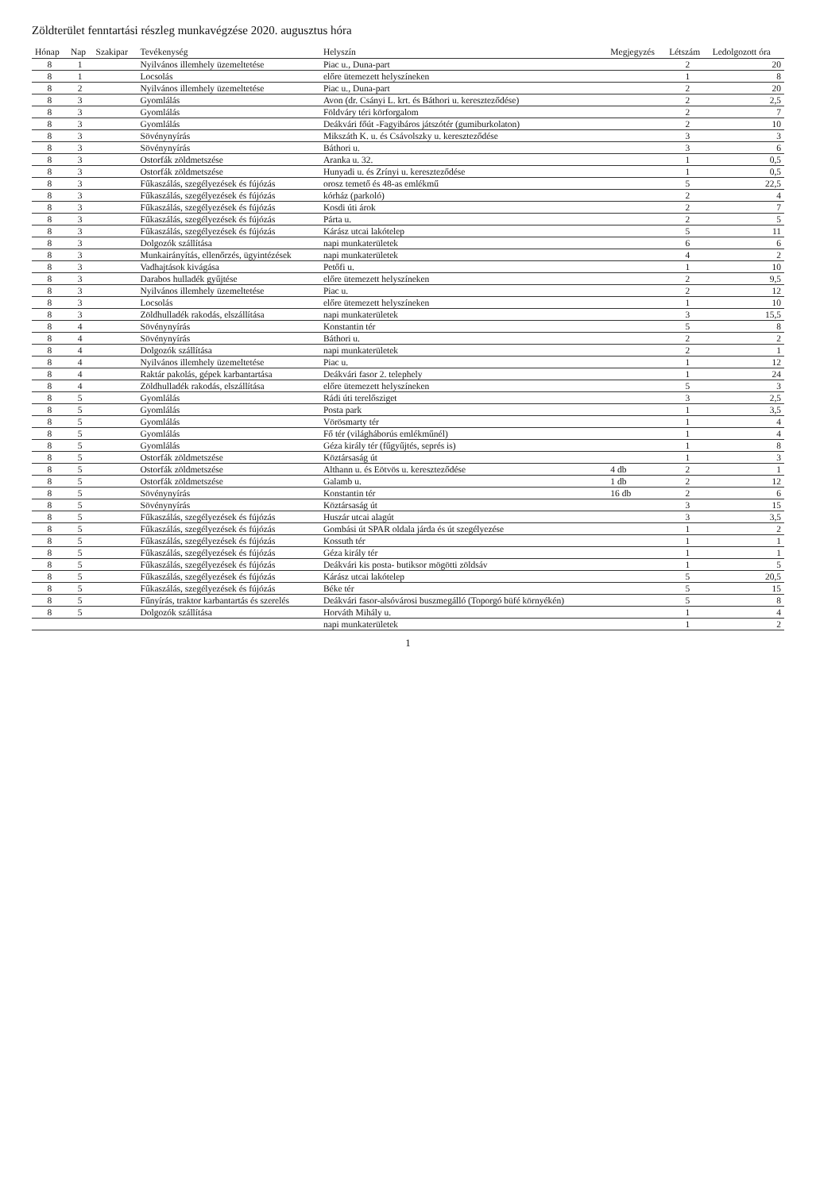Zöldterület fenntartási részleg munkavégzése 2020. augusztus hóra
| Hónap | Nap | Szakipar | Tevékenység | Helyszín | Megjegyzés | Létszám | Ledolgozott óra |
| --- | --- | --- | --- | --- | --- | --- | --- |
| 8 | 1 | | Nyilvános illemhely üzemeltetése | Piac u., Duna-part | | 2 | 20 |
| 8 | 1 | | Locsolás | előre ütemezett helyszíneken | | 1 | 8 |
| 8 | 2 | | Nyilvános illemhely üzemeltetése | Piac u., Duna-part | | 2 | 20 |
| 8 | 3 | | Gyomlálás | Avon (dr. Csányi L. krt. és Báthori u. kereszteződése) | | 2 | 2,5 |
| 8 | 3 | | Gyomlálás | Földváry téri körforgalom | | 2 | 7 |
| 8 | 3 | | Gyomlálás | Deákvári főút -Fagyibáros játszótér (gumiburkolaton) | | 2 | 10 |
| 8 | 3 | | Sövénynyírás | Mikszáth K. u. és Csávolszky u. kereszteződése | | 3 | 3 |
| 8 | 3 | | Sövénynyírás | Báthori u. | | 3 | 6 |
| 8 | 3 | | Ostorfák zöldmetszése | Aranka u. 32. | | 1 | 0,5 |
| 8 | 3 | | Ostorfák zöldmetszése | Hunyadi u. és Zrínyi u. kereszteződése | | 1 | 0,5 |
| 8 | 3 | | Fűkaszálás, szegélyezések és fújózás | orosz temető és 48-as emlékmű | | 5 | 22,5 |
| 8 | 3 | | Fűkaszálás, szegélyezések és fújózás | kórház (parkoló) | | 2 | 4 |
| 8 | 3 | | Fűkaszálás, szegélyezések és fújózás | Kosdi úti árok | | 2 | 7 |
| 8 | 3 | | Fűkaszálás, szegélyezések és fújózás | Párta u. | | 2 | 5 |
| 8 | 3 | | Fűkaszálás, szegélyezések és fújózás | Kárász utcai lakótelep | | 5 | 11 |
| 8 | 3 | | Dolgozók szállítása | napi munkaterületek | | 6 | 6 |
| 8 | 3 | | Munkairányítás, ellenőrzés, ügyintézések | napi munkaterületek | | 4 | 2 |
| 8 | 3 | | Vadhajtások kivágása | Petőfi u. | | 1 | 10 |
| 8 | 3 | | Darabos hulladék gyűjtése | előre ütemezett helyszíneken | | 2 | 9,5 |
| 8 | 3 | | Nyilvános illemhely üzemeltetése | Piac u. | | 2 | 12 |
| 8 | 3 | | Locsolás | előre ütemezett helyszíneken | | 1 | 10 |
| 8 | 3 | | Zöldhulladék rakodás, elszállítása | napi munkaterületek | | 3 | 15,5 |
| 8 | 4 | | Sövénynyírás | Konstantin tér | | 5 | 8 |
| 8 | 4 | | Sövénynyírás | Báthori u. | | 2 | 2 |
| 8 | 4 | | Dolgozók szállítása | napi munkaterületek | | 2 | 1 |
| 8 | 4 | | Nyilvános illemhely üzemeltetése | Piac u. | | 1 | 12 |
| 8 | 4 | | Raktár pakolás, gépek karbantartása | Deákvári fasor 2. telephely | | 1 | 24 |
| 8 | 4 | | Zöldhulladék rakodás, elszállítása | előre ütemezett helyszíneken | | 5 | 3 |
| 8 | 5 | | Gyomlálás | Rádi úti terelősziget | | 3 | 2,5 |
| 8 | 5 | | Gyomlálás | Posta park | | 1 | 3,5 |
| 8 | 5 | | Gyomlálás | Vörösmarty tér | | 1 | 4 |
| 8 | 5 | | Gyomlálás | Fő tér (világháborús emlékműnél) | | 1 | 4 |
| 8 | 5 | | Gyomlálás | Géza király tér (fűgyűjtés, seprés is) | | 1 | 8 |
| 8 | 5 | | Ostorfák zöldmetszése | Köztársaság út | | 1 | 3 |
| 8 | 5 | | Ostorfák zöldmetszése | Althann u. és Eötvös u. kereszteződése | 4 db | 2 | 1 |
| 8 | 5 | | Ostorfák zöldmetszése | Galamb u. | 1 db | 2 | 12 |
| 8 | 5 | | Sövénynyírás | Konstantin tér | 16 db | 2 | 6 |
| 8 | 5 | | Sövénynyírás | Köztársaság út | | 3 | 15 |
| 8 | 5 | | Fűkaszálás, szegélyezések és fújózás | Huszár utcai alagút | | 3 | 3,5 |
| 8 | 5 | | Fűkaszálás, szegélyezések és fújózás | Gombási út SPAR oldala járda és út szegélyezése | | 1 | 2 |
| 8 | 5 | | Fűkaszálás, szegélyezések és fújózás | Kossuth tér | | 1 | 1 |
| 8 | 5 | | Fűkaszálás, szegélyezések és fújózás | Géza király tér | | 1 | 1 |
| 8 | 5 | | Fűkaszálás, szegélyezések és fújózás | Deákvári kis posta- butiksor mögötti zöldsáv | | 1 | 5 |
| 8 | 5 | | Fűkaszálás, szegélyezések és fújózás | Kárász utcai lakótelep | | 5 | 20,5 |
| 8 | 5 | | Fűkaszálás, szegélyezések és fújózás | Béke tér | | 5 | 15 |
| 8 | 5 | | Fűnyírás, traktor karbantartás és szerelés | Deákvári fasor-alsóvárosi buszmegálló (Toporgó büfé környékén) | | 5 | 8 |
| 8 | 5 | | Dolgozók szállítása | Horváth Mihály u. | | 1 | 4 |
| | | | | napi munkaterületek | | 1 | 2 |
1